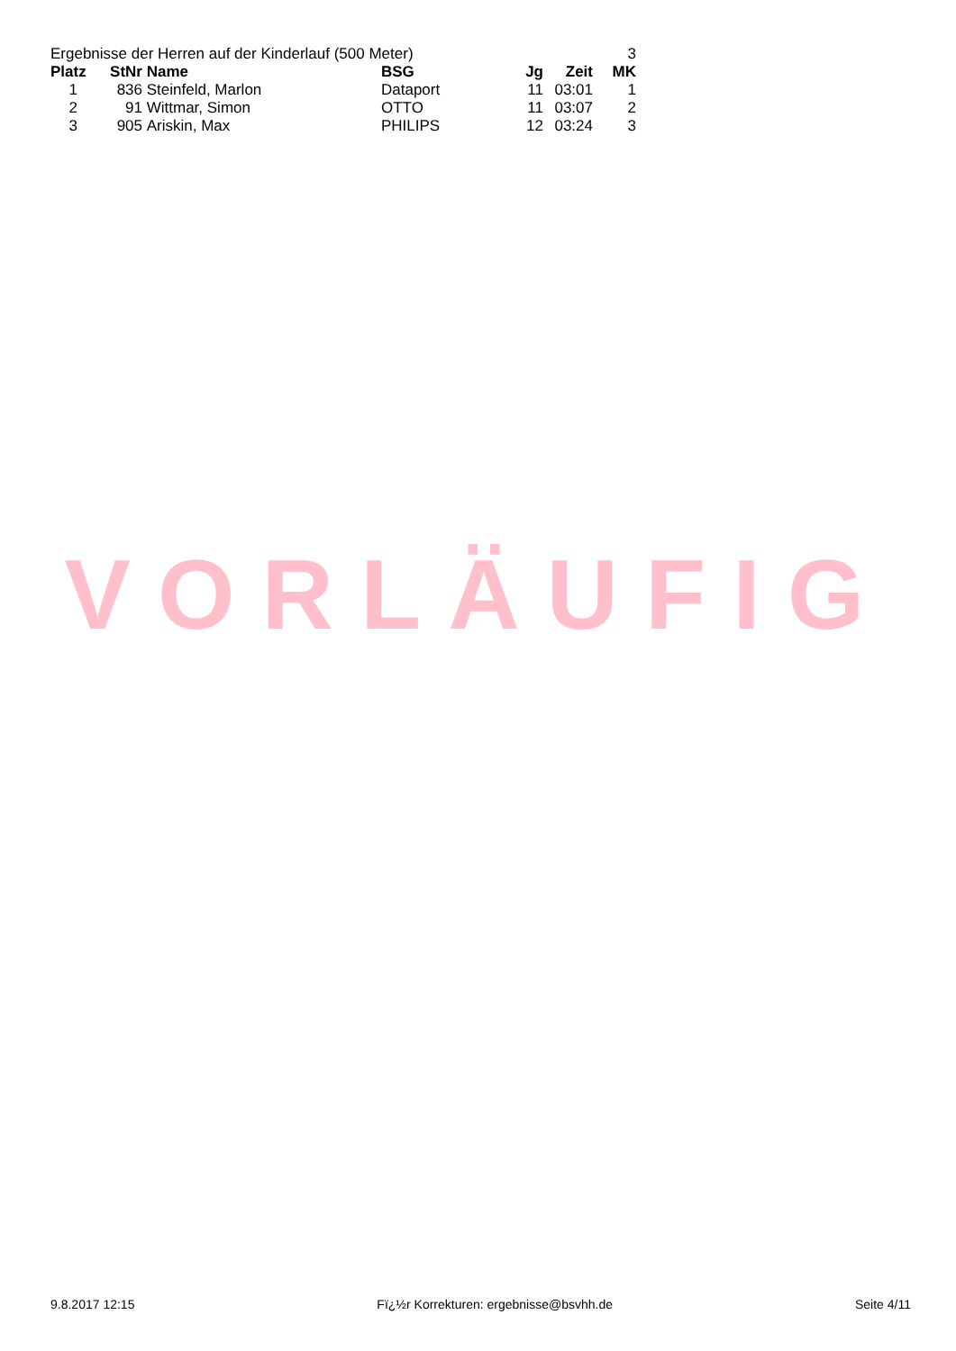| Ergebnisse der Herren auf der Kinderlauf (500 Meter) | | | | | | 3 |
| Platz | StNr | Name | BSG | Jg | Zeit | MK |
| 1 | 836 | Steinfeld, Marlon | Dataport | 11 | 03:01 | 1 |
| 2 | 91 | Wittmar, Simon | OTTO | 11 | 03:07 | 2 |
| 3 | 905 | Ariskin, Max | PHILIPS | 12 | 03:24 | 3 |
VORLÄUFIG
9.8.2017 12:15 Fï¿½r Korrekturen: ergebnisse@bsvhh.de Seite 4/11